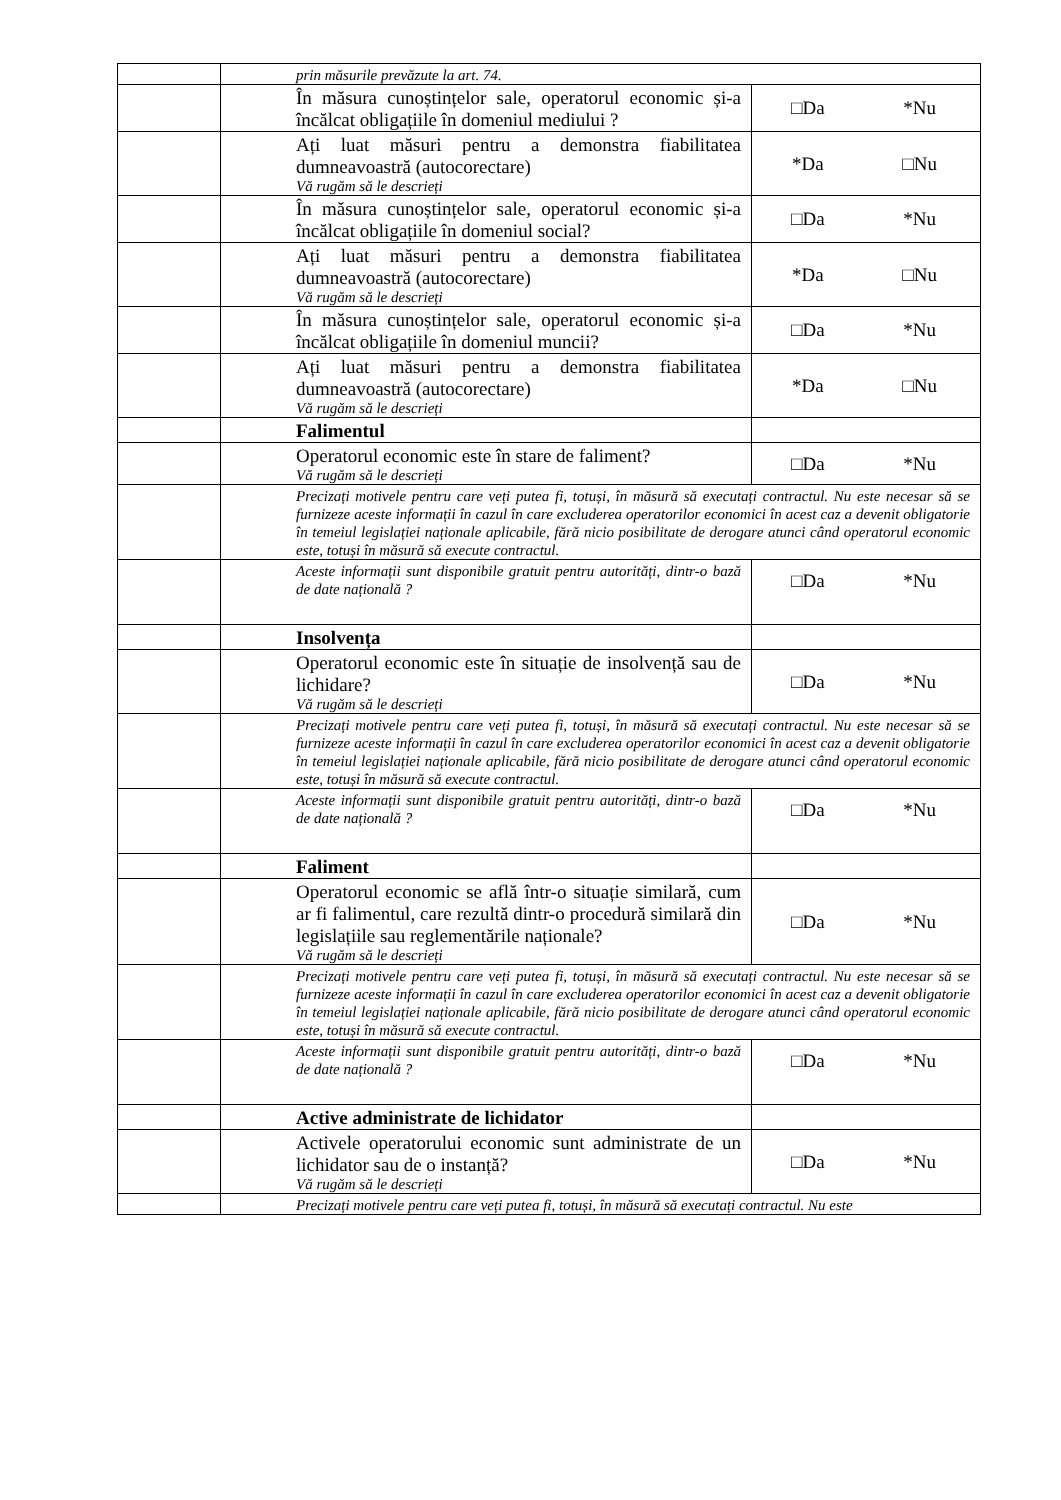| | prin măsurile prevăzute la art. 74. | |
| | În măsura cunoștințelor sale, operatorul economic și-a încălcat obligațiile în domeniul mediului ? | □Da *Nu |
| | Ați luat măsuri pentru a demonstra fiabilitatea dumneavoastră (autocorectare) Vă rugăm să le descrieți | *Da □Nu |
| | În măsura cunoștințelor sale, operatorul economic și-a încălcat obligațiile în domeniul social? | □Da *Nu |
| | Ați luat măsuri pentru a demonstra fiabilitatea dumneavoastră (autocorectare) Vă rugăm să le descrieți | *Da □Nu |
| | În măsura cunoștințelor sale, operatorul economic și-a încălcat obligațiile în domeniul muncii? | □Da *Nu |
| | Ați luat măsuri pentru a demonstra fiabilitatea dumneavoastră (autocorectare) Vă rugăm să le descrieți | *Da □Nu |
| | Falimentul | |
| | Operatorul economic este în stare de faliment? Vă rugăm să le descrieți | □Da *Nu |
| | Precizați motivele pentru care veți putea fi, totuși, în măsură să executați contractul. Nu este necesar să se furnizeze aceste informații în cazul în care excluderea operatorilor economici în acest caz a devenit obligatorie în temeiul legislației naționale aplicabile, fără nicio posibilitate de derogare atunci când operatorul economic este, totuși în măsură să execute contractul. | |
| | Aceste informații sunt disponibile gratuit pentru autorități, dintr-o bază de date națională ? | □Da *Nu |
| | Insolvența | |
| | Operatorul economic este în situație de insolvență sau de lichidare? Vă rugăm să le descrieți | □Da *Nu |
| | Precizați motivele pentru care veți putea fi, totuși, în măsură să executați contractul. Nu este necesar să se furnizeze aceste informații în cazul în care excluderea operatorilor economici în acest caz a devenit obligatorie în temeiul legislației naționale aplicabile, fără nicio posibilitate de derogare atunci când operatorul economic este, totuși în măsură să execute contractul. | |
| | Aceste informații sunt disponibile gratuit pentru autorități, dintr-o bază de date națională ? | □Da *Nu |
| | Faliment | |
| | Operatorul economic se află într-o situație similară, cum ar fi falimentul, care rezultă dintr-o procedură similară din legislațiile sau reglementările naționale? Vă rugăm să le descrieți | □Da *Nu |
| | Precizați motivele pentru care veți putea fi, totuși, în măsură să executați contractul. Nu este necesar să se furnizeze aceste informații în cazul în care excluderea operatorilor economici în acest caz a devenit obligatorie în temeiul legislației naționale aplicabile, fără nicio posibilitate de derogare atunci când operatorul economic este, totuși în măsură să execute contractul. | |
| | Aceste informații sunt disponibile gratuit pentru autorități, dintr-o bază de date națională ? | □Da *Nu |
| | Active administrate de lichidator | |
| | Activele operatorului economic sunt administrate de un lichidator sau de o instanță? Vă rugăm să le descrieți | □Da *Nu |
| | Precizați motivele pentru care veți putea fi, totuși, în măsură să executați contractul. Nu este | |